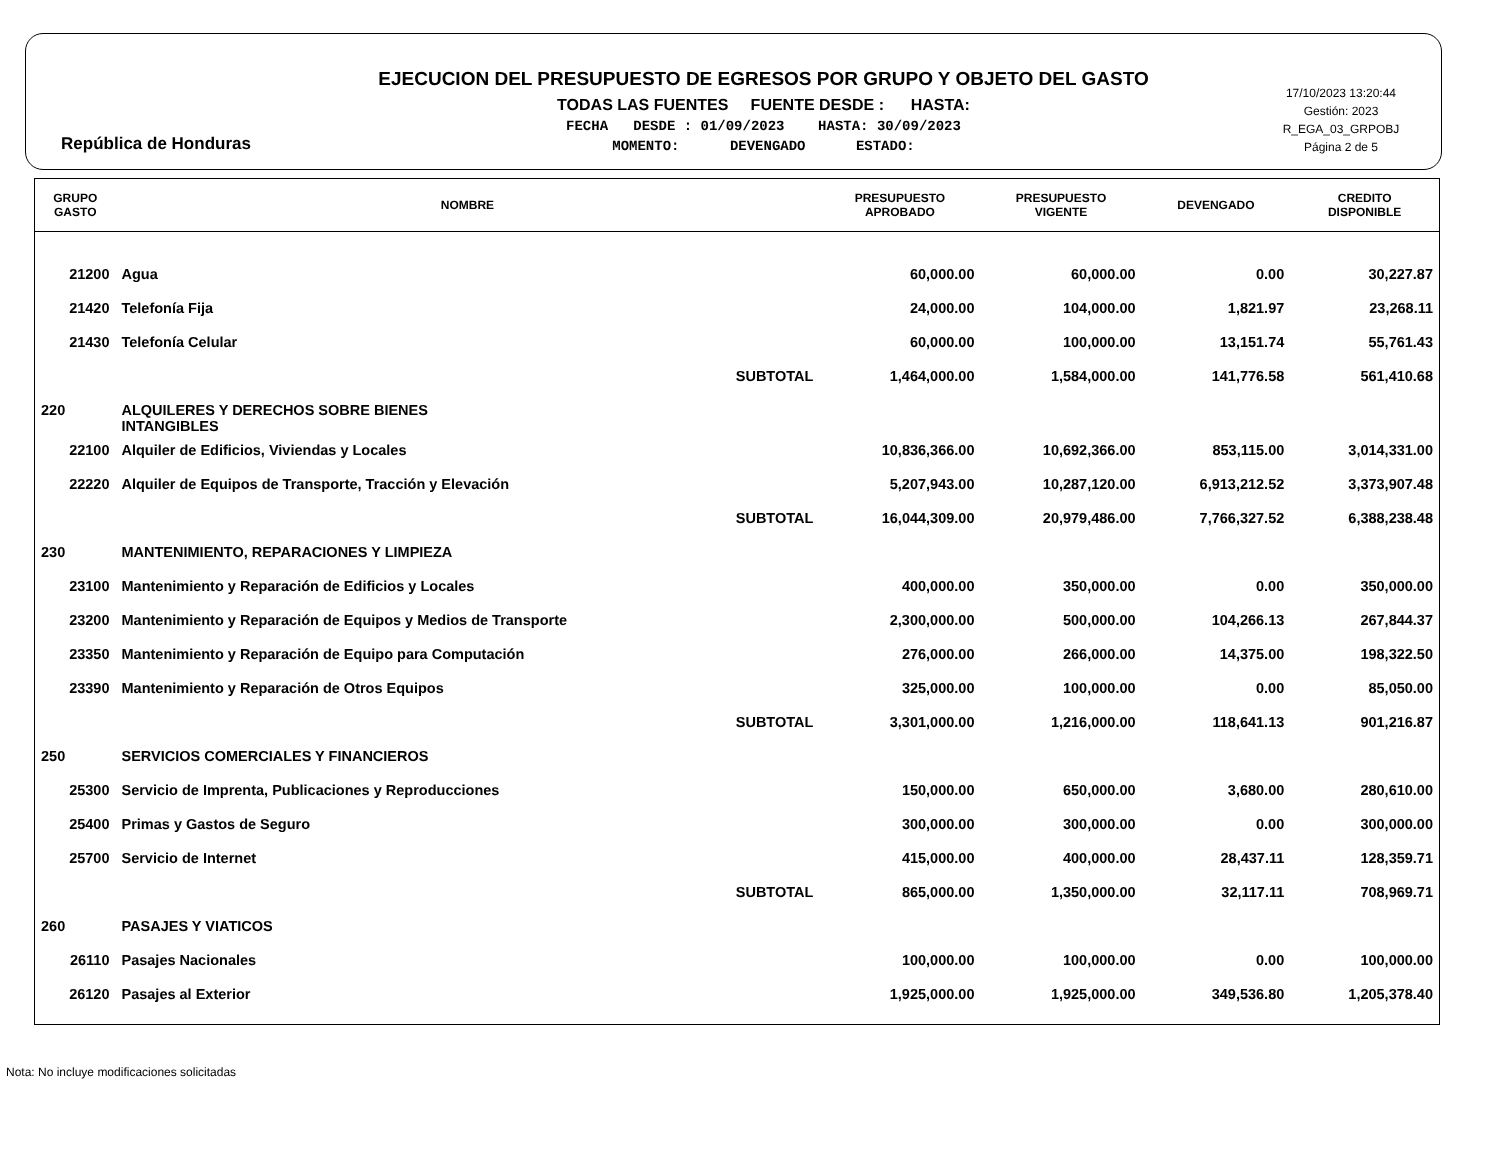República de Honduras
EJECUCION DEL PRESUPUESTO DE EGRESOS POR GRUPO Y OBJETO DEL GASTO
TODAS LAS FUENTES FUENTE DESDE : HASTA:
FECHA DESDE : 01/09/2023 HASTA: 30/09/2023
MOMENTO: DEVENGADO ESTADO:
17/10/2023 13:20:44
Gestión: 2023
R_EGA_03_GRPOBJ
Página 2 de 5
| GRUPO GASTO | NOMBRE | PRESUPUESTO APROBADO | PRESUPUESTO VIGENTE | DEVENGADO | CREDITO DISPONIBLE |
| --- | --- | --- | --- | --- | --- |
| 21200 | Agua | 60,000.00 | 60,000.00 | 0.00 | 30,227.87 |
| 21420 | Telefonía Fija | 24,000.00 | 104,000.00 | 1,821.97 | 23,268.11 |
| 21430 | Telefonía Celular | 60,000.00 | 100,000.00 | 13,151.74 | 55,761.43 |
| | SUBTOTAL | 1,464,000.00 | 1,584,000.00 | 141,776.58 | 561,410.68 |
| 220 | ALQUILERES Y DERECHOS SOBRE BIENES INTANGIBLES | | | | |
| 22100 | Alquiler de Edificios, Viviendas y Locales | 10,836,366.00 | 10,692,366.00 | 853,115.00 | 3,014,331.00 |
| 22220 | Alquiler de Equipos de Transporte, Tracción y Elevación | 5,207,943.00 | 10,287,120.00 | 6,913,212.52 | 3,373,907.48 |
| | SUBTOTAL | 16,044,309.00 | 20,979,486.00 | 7,766,327.52 | 6,388,238.48 |
| 230 | MANTENIMIENTO, REPARACIONES Y LIMPIEZA | | | | |
| 23100 | Mantenimiento y Reparación de Edificios y Locales | 400,000.00 | 350,000.00 | 0.00 | 350,000.00 |
| 23200 | Mantenimiento y Reparación de Equipos y Medios de Transporte | 2,300,000.00 | 500,000.00 | 104,266.13 | 267,844.37 |
| 23350 | Mantenimiento y Reparación de Equipo para Computación | 276,000.00 | 266,000.00 | 14,375.00 | 198,322.50 |
| 23390 | Mantenimiento y Reparación de Otros Equipos | 325,000.00 | 100,000.00 | 0.00 | 85,050.00 |
| | SUBTOTAL | 3,301,000.00 | 1,216,000.00 | 118,641.13 | 901,216.87 |
| 250 | SERVICIOS COMERCIALES Y FINANCIEROS | | | | |
| 25300 | Servicio de Imprenta, Publicaciones y Reproducciones | 150,000.00 | 650,000.00 | 3,680.00 | 280,610.00 |
| 25400 | Primas y Gastos de Seguro | 300,000.00 | 300,000.00 | 0.00 | 300,000.00 |
| 25700 | Servicio de Internet | 415,000.00 | 400,000.00 | 28,437.11 | 128,359.71 |
| | SUBTOTAL | 865,000.00 | 1,350,000.00 | 32,117.11 | 708,969.71 |
| 260 | PASAJES Y VIATICOS | | | | |
| 26110 | Pasajes Nacionales | 100,000.00 | 100,000.00 | 0.00 | 100,000.00 |
| 26120 | Pasajes al Exterior | 1,925,000.00 | 1,925,000.00 | 349,536.80 | 1,205,378.40 |
Nota: No incluye modificaciones solicitadas